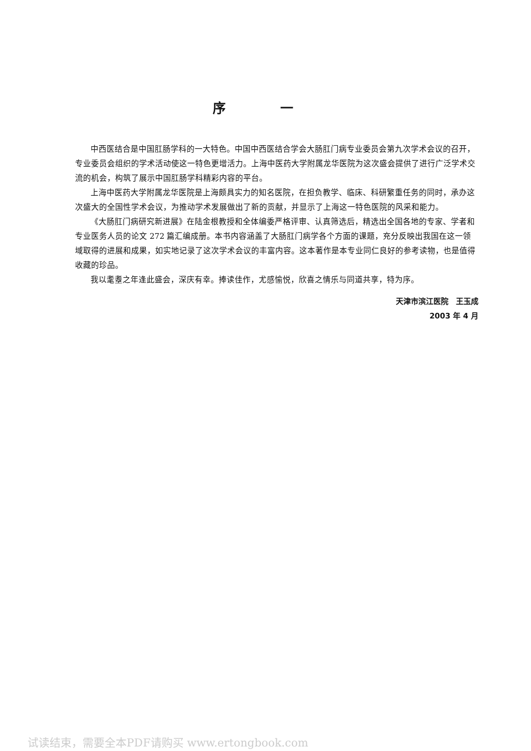序 一
中西医结合是中国肛肠学科的一大特色。中国中西医结合学会大肠肛门病专业委员会第九次学术会议的召开，专业委员会组织的学术活动使这一特色更增活力。上海中医药大学附属龙华医院为这次盛会提供了进行广泛学术交流的机会，构筑了展示中国肛肠学科精彩内容的平台。
上海中医药大学附属龙华医院是上海颇具实力的知名医院，在担负教学、临床、科研繁重任务的同时，承办这次盛大的全国性学术会议，为推动学术发展做出了新的贡献，并显示了上海这一特色医院的风采和能力。
《大肠肛门病研究新进展》在陆金根教授和全体编委严格评审、认真筛选后，精选出全国各地的专家、学者和专业医务人员的论文 272 篇汇编成册。本书内容涵盖了大肠肛门病学各个方面的课题，充分反映出我国在这一领域取得的进展和成果，如实地记录了这次学术会议的丰富内容。这本著作是本专业同仁良好的参考读物，也是值得收藏的珍品。
我以耄耋之年逢此盛会，深庆有幸。捧读佳作，尤感愉悦，欣喜之情乐与同道共享，特为序。
天津市滨江医院　王玉成
2003 年 4 月
试读结束，需要全本PDF请购买 www.ertongbook.com